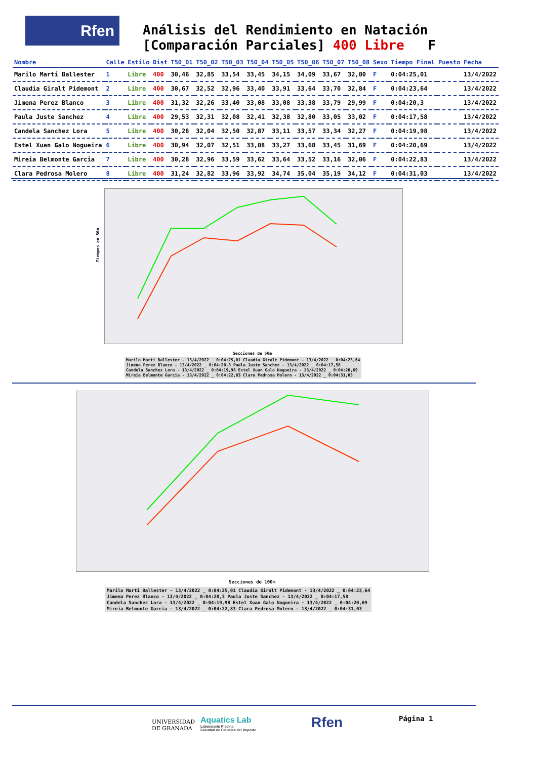Rfen
Análisis del Rendimiento en Natación
[Comparación Parciales] 400 Libre F
| Nombre | Calle | Estilo | Dist | T50_01 | T50_02 | T50_03 | T50_04 | T50_05 | T50_06 | T50_07 | T50_08 | Sexo | Tiempo Final | Puesto | Fecha |
| --- | --- | --- | --- | --- | --- | --- | --- | --- | --- | --- | --- | --- | --- | --- | --- |
| Marilo Marti Ballester | 1 | Libre | 400 | 30,46 | 32,85 | 33,54 | 33,45 | 34,15 | 34,09 | 33,67 | 32,80 | F | 0:04:25,01 | | 13/4/2022 |
| Claudia Giralt Pidemont | 2 | Libre | 400 | 30,67 | 32,52 | 32,96 | 33,40 | 33,91 | 33,64 | 33,70 | 32,84 | F | 0:04:23,64 | | 13/4/2022 |
| Jimena Perez Blanco | 3 | Libre | 400 | 31,32 | 32,26 | 33,40 | 33,08 | 33,08 | 33,38 | 33,79 | 29,99 | F | 0:04:20,3 | | 13/4/2022 |
| Paula Juste Sanchez | 4 | Libre | 400 | 29,53 | 32,31 | 32,08 | 32,41 | 32,38 | 32,80 | 33,05 | 33,02 | F | 0:04:17,58 | | 13/4/2022 |
| Candela Sanchez Lora | 5 | Libre | 400 | 30,28 | 32,04 | 32,50 | 32,87 | 33,11 | 33,57 | 33,34 | 32,27 | F | 0:04:19,98 | | 13/4/2022 |
| Estel Xuan Galo Nogueira | 6 | Libre | 400 | 30,94 | 32,07 | 32,51 | 33,08 | 33,27 | 33,68 | 33,45 | 31,69 | F | 0:04:20,69 | | 13/4/2022 |
| Mireia Belmonte Garcia | 7 | Libre | 400 | 30,28 | 32,96 | 33,59 | 33,62 | 33,64 | 33,52 | 33,16 | 32,06 | F | 0:04:22,83 | | 13/4/2022 |
| Clara Pedrosa Molero | 8 | Libre | 400 | 31,24 | 32,82 | 33,96 | 33,92 | 34,74 | 35,04 | 35,19 | 34,12 | F | 0:04:31,03 | | 13/4/2022 |
Secciones de 50m
Tiempos en 50m
Marilo Marti Ballester - 13/4/2022 _ 0:04:25,01 Claudia Giralt Pidemont - 13/4/2022 _ 0:04:23,64
Jimena Perez Blanco - 13/4/2022 _ 0:04:20,3 Paula Juste Sanchez - 13/4/2022 _ 0:04:17,58
Candela Sanchez Lora - 13/4/2022 _ 0:04:19,98 Estel Xuan Galo Nogueira - 13/4/2022 _ 0:04:20,69
Mireia Belmonte Garcia - 13/4/2022 _ 0:04:22,83 Clara Pedrosa Molero - 13/4/2022 _ 0:04:31,03
Secciones de 100m
Marilo Marti Ballester - 13/4/2022 _ 0:04:25,01 Claudia Giralt Pidemont - 13/4/2022 _ 0:04:23,64
Jimena Perez Blanco - 13/4/2022 _ 0:04:20,3 Paula Juste Sanchez - 13/4/2022 _ 0:04:17,58
Candela Sanchez Lora - 13/4/2022 _ 0:04:19,98 Estel Xuan Galo Nogueira - 13/4/2022 _ 0:04:20,69
Mireia Belmonte Garcia - 13/4/2022 _ 0:04:22,83 Clara Pedrosa Molero - 13/4/2022 _ 0:04:31,03
UNIVERSIDAD
DE GRANADA
Aquatics Lab
Laboratorio Piscina
Facultad de Ciencias del Deporte
Rfen Página 1